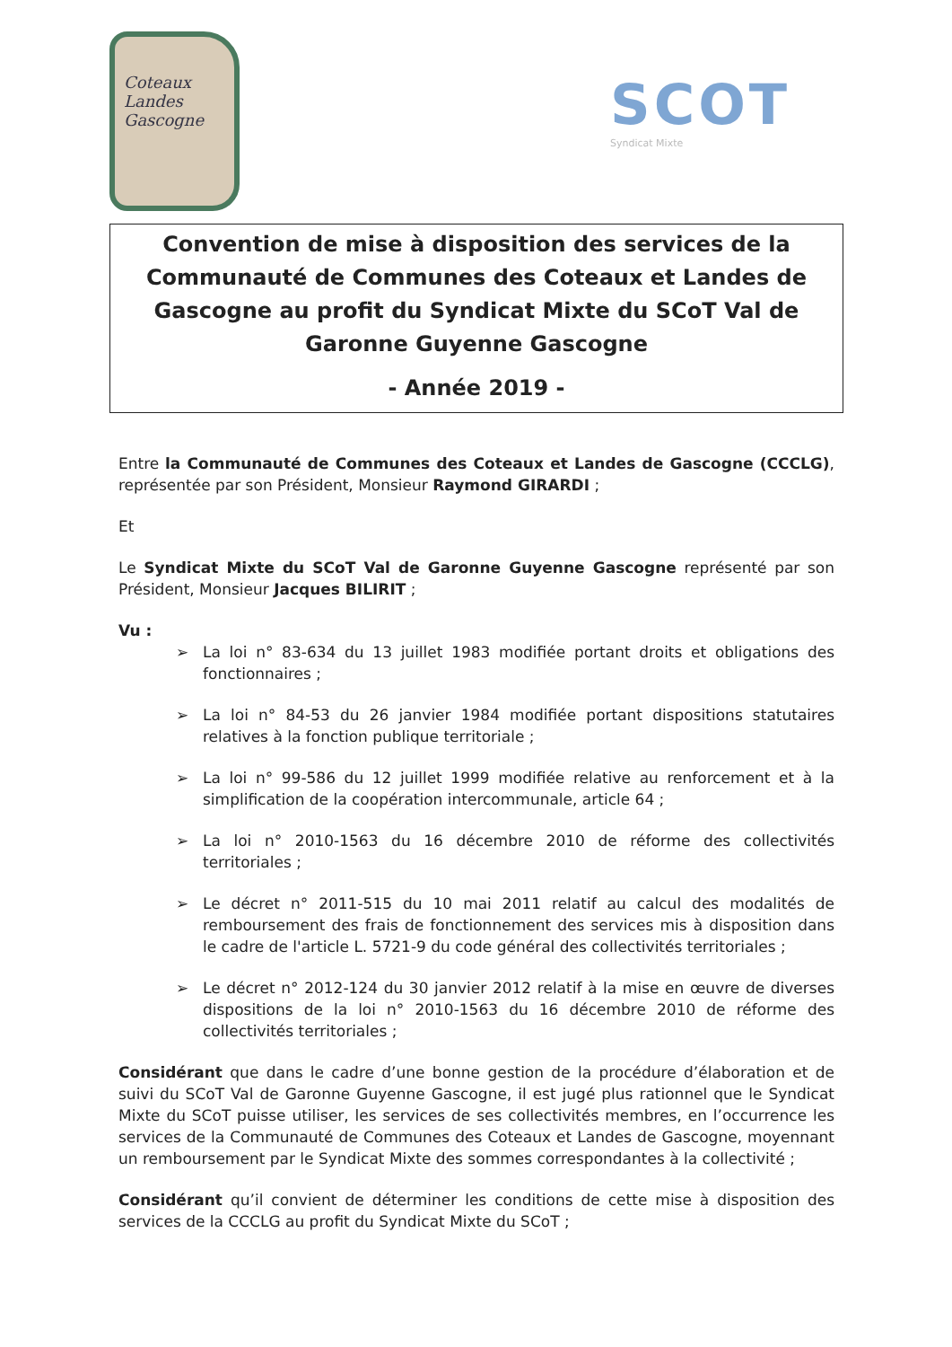Coteaux
Landes
Gascogne
SCOT
Syndicat Mixte
Convention de mise à disposition des services de la Communauté de Communes des Coteaux et Landes de Gascogne au profit du Syndicat Mixte du SCoT Val de Garonne Guyenne Gascogne
- Année 2019 -
Entre la Communauté de Communes des Coteaux et Landes de Gascogne (CCCLG), représentée par son Président, Monsieur Raymond GIRARDI ;
Et
Le Syndicat Mixte du SCoT Val de Garonne Guyenne Gascogne représenté par son Président, Monsieur Jacques BILIRIT ;
Vu :
➢ La loi n° 83-634 du 13 juillet 1983 modifiée portant droits et obligations des fonctionnaires ;
➢ La loi n° 84-53 du 26 janvier 1984 modifiée portant dispositions statutaires relatives à la fonction publique territoriale ;
➢ La loi n° 99-586 du 12 juillet 1999 modifiée relative au renforcement et à la simplification de la coopération intercommunale, article 64 ;
➢ La loi n° 2010-1563 du 16 décembre 2010 de réforme des collectivités territoriales ;
➢ Le décret n° 2011-515 du 10 mai 2011 relatif au calcul des modalités de remboursement des frais de fonctionnement des services mis à disposition dans le cadre de l'article L. 5721-9 du code général des collectivités territoriales ;
➢ Le décret n° 2012-124 du 30 janvier 2012 relatif à la mise en œuvre de diverses dispositions de la loi n° 2010-1563 du 16 décembre 2010 de réforme des collectivités territoriales ;
Considérant que dans le cadre d’une bonne gestion de la procédure d’élaboration et de suivi du SCoT Val de Garonne Guyenne Gascogne, il est jugé plus rationnel que le Syndicat Mixte du SCoT puisse utiliser, les services de ses collectivités membres, en l’occurrence les services de la Communauté de Communes des Coteaux et Landes de Gascogne, moyennant un remboursement par le Syndicat Mixte des sommes correspondantes à la collectivité ;
Considérant qu’il convient de déterminer les conditions de cette mise à disposition des services de la CCCLG au profit du Syndicat Mixte du SCoT ;